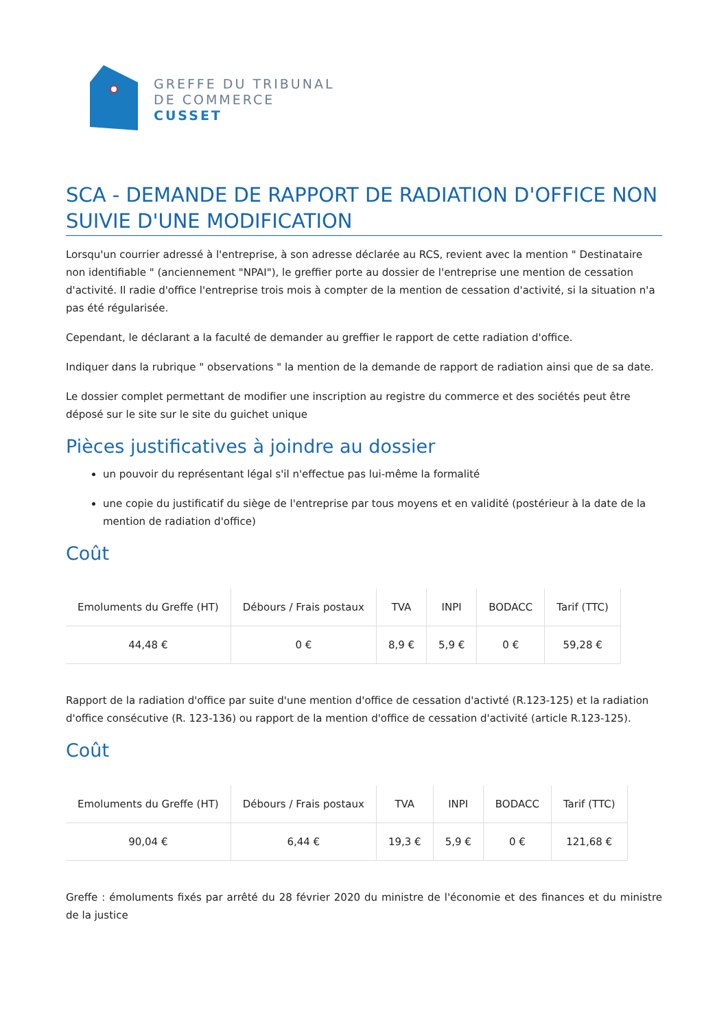GREFFE DU TRIBUNAL
DE COMMERCE
CUSSET
SCA - DEMANDE DE RAPPORT DE RADIATION D'OFFICE NON SUIVIE D'UNE MODIFICATION
Lorsqu'un courrier adressé à l'entreprise, à son adresse déclarée au RCS, revient avec la mention " Destinataire non identifiable " (anciennement "NPAI"), le greffier porte au dossier de l'entreprise une mention de cessation d'activité. Il radie d'office l'entreprise trois mois à compter de la mention de cessation d'activité, si la situation n'a pas été régularisée.
Cependant, le déclarant a la faculté de demander au greffier le rapport de cette radiation d'office.
Indiquer dans la rubrique " observations " la mention de la demande de rapport de radiation ainsi que de sa date.
Le dossier complet permettant de modifier une inscription au registre du commerce et des sociétés peut être déposé sur le site sur le site du guichet unique
Pièces justificatives à joindre au dossier
un pouvoir du représentant légal s'il n'effectue pas lui-même la formalité
une copie du justificatif du siège de l'entreprise par tous moyens et en validité (postérieur à la date de la mention de radiation d'office)
Coût
| Emoluments du Greffe (HT) | Débours / Frais postaux | TVA | INPI | BODACC | Tarif (TTC) |
| --- | --- | --- | --- | --- | --- |
| 44,48 € | 0 € | 8,9 € | 5,9 € | 0 € | 59,28 € |
Rapport de la radiation d'office par suite d'une mention d'office de cessation d'activté (R.123-125) et la radiation d'office consécutive (R. 123-136) ou rapport de la mention d'office de cessation d'activité (article R.123-125).
Coût
| Emoluments du Greffe (HT) | Débours / Frais postaux | TVA | INPI | BODACC | Tarif (TTC) |
| --- | --- | --- | --- | --- | --- |
| 90,04 € | 6,44 € | 19,3 € | 5,9 € | 0 € | 121,68 € |
Greffe : émoluments fixés par arrêté du 28 février 2020 du ministre de l'économie et des finances et du ministre de la justice